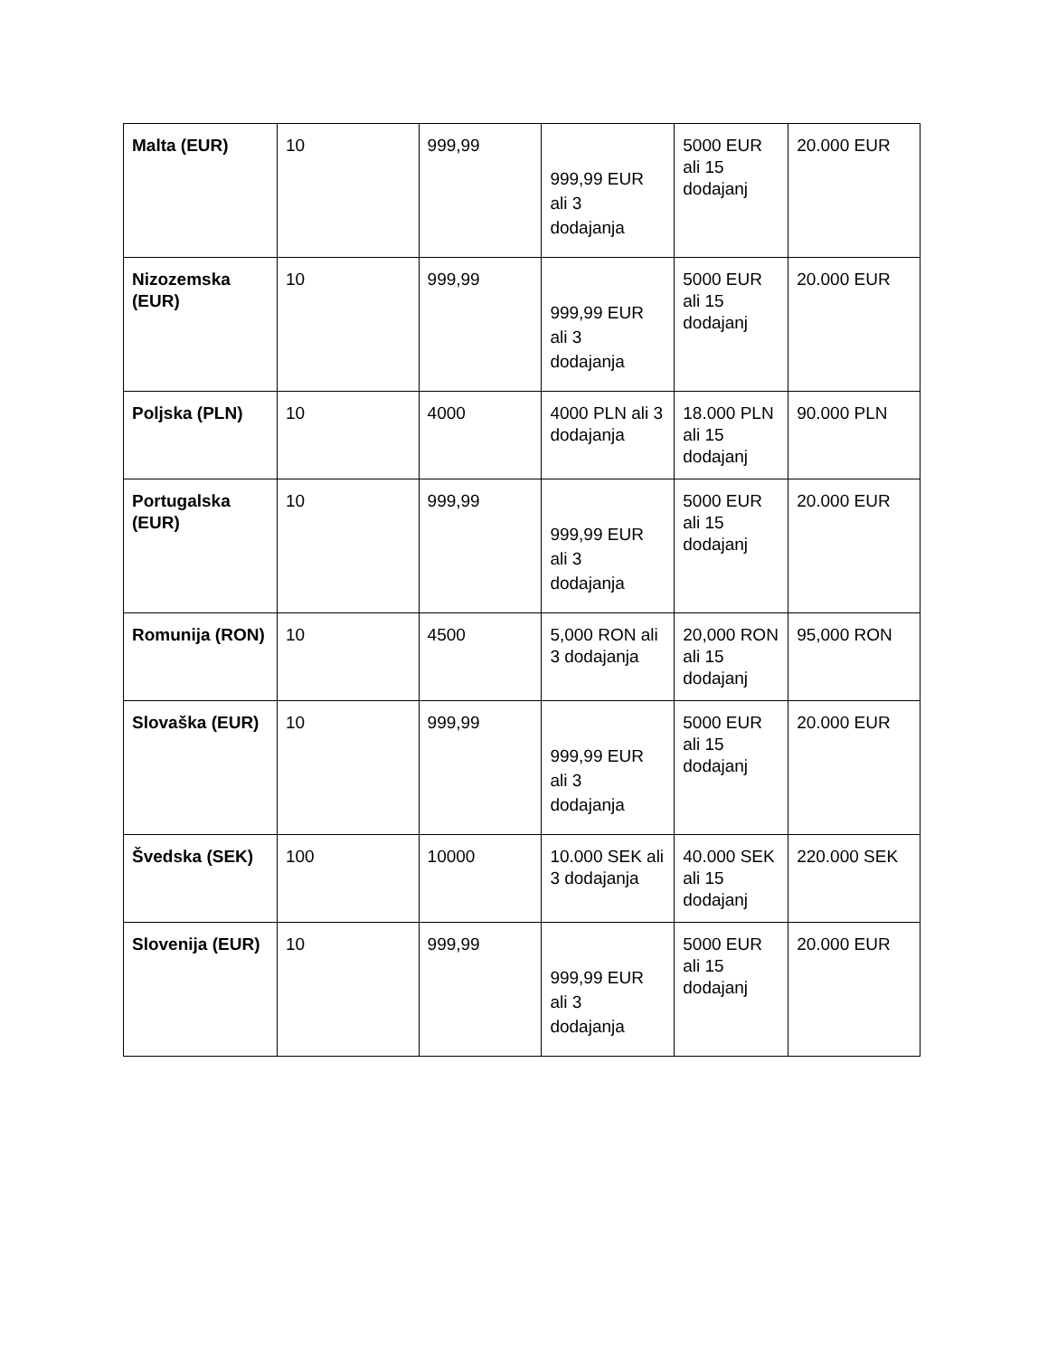| Malta (EUR) | 10 | 999,99 | 999,99 EUR ali 3 dodajanja | 5000 EUR ali 15 dodajanj | 20.000 EUR |
| Nizozemska (EUR) | 10 | 999,99 | 999,99 EUR ali 3 dodajanja | 5000 EUR ali 15 dodajanj | 20.000 EUR |
| Poljska (PLN) | 10 | 4000 | 4000 PLN ali 3 dodajanja | 18.000 PLN ali 15 dodajanj | 90.000 PLN |
| Portugalska (EUR) | 10 | 999,99 | 999,99 EUR ali 3 dodajanja | 5000 EUR ali 15 dodajanj | 20.000 EUR |
| Romunija (RON) | 10 | 4500 | 5,000 RON ali 3 dodajanja | 20,000 RON ali 15 dodajanj | 95,000 RON |
| Slovaška (EUR) | 10 | 999,99 | 999,99 EUR ali 3 dodajanja | 5000 EUR ali 15 dodajanj | 20.000 EUR |
| Švedska (SEK) | 100 | 10000 | 10.000 SEK ali 3 dodajanja | 40.000 SEK ali 15 dodajanj | 220.000 SEK |
| Slovenija (EUR) | 10 | 999,99 | 999,99 EUR ali 3 dodajanja | 5000 EUR ali 15 dodajanj | 20.000 EUR |